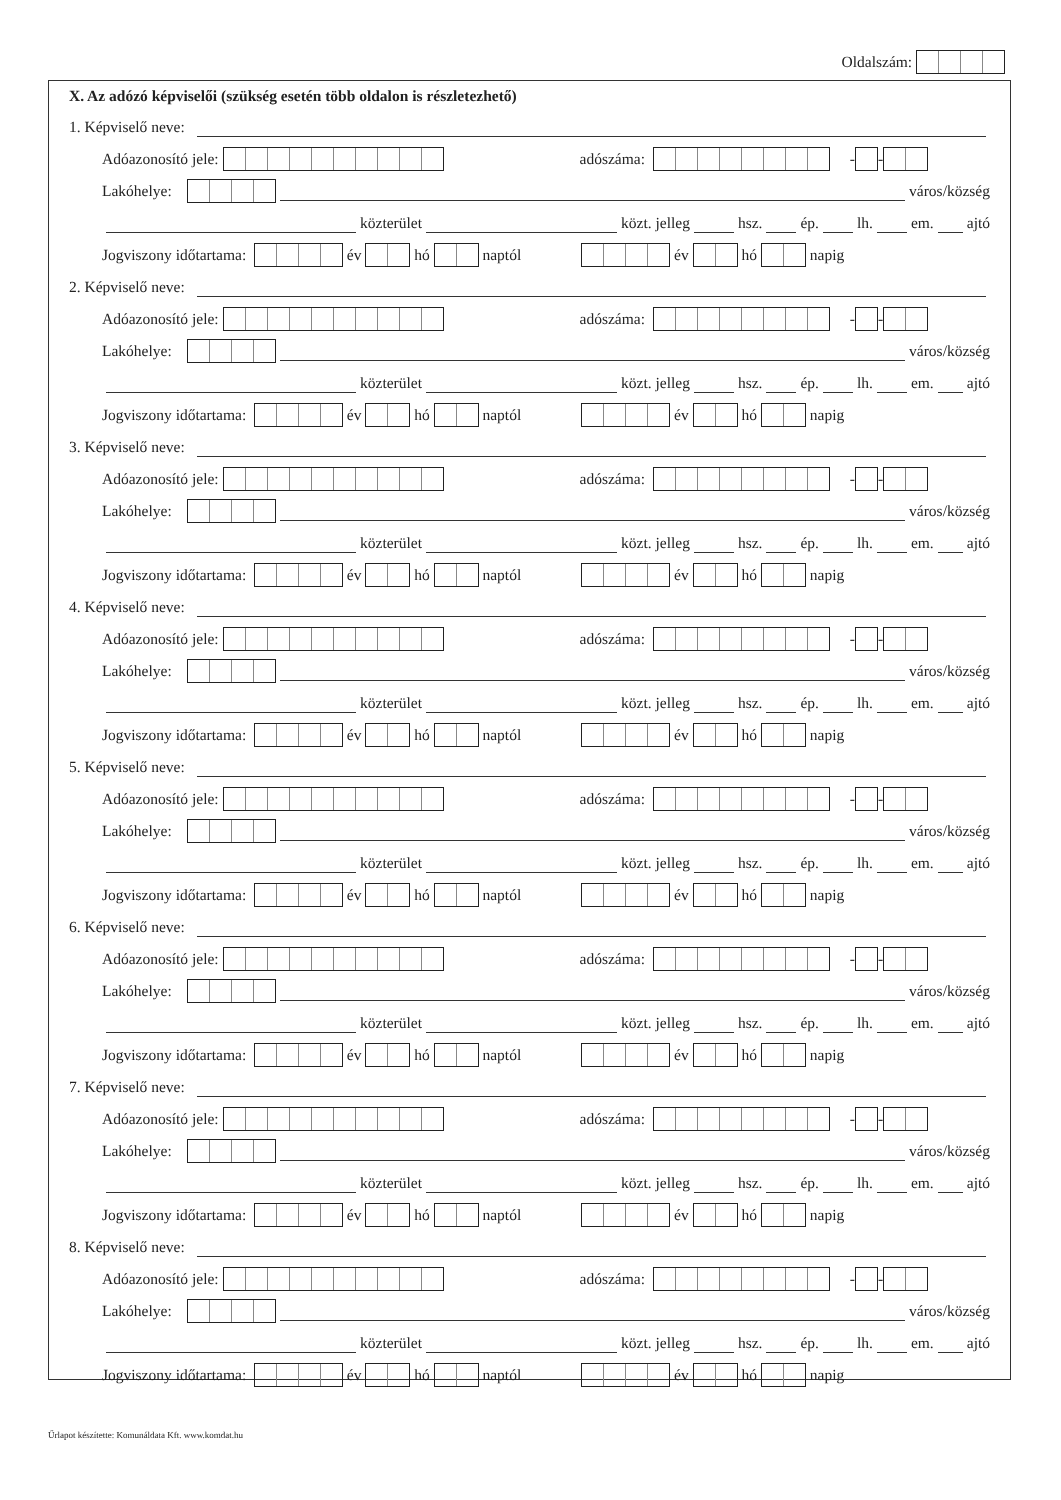Oldalszám:
X. Az adózó képviselői (szükség esetén több oldalon is részletezhető)
1. Képviselő neve:
Adóazonosító jele: adószáma: - -
Lakóhelye:
város/község
közterület
közt. jelleg
hsz.
ép.
lh.
em.
ajtó
Jogviszony időtartama: év hó naptól év hó napig
2. Képviselő neve:
Adóazonosító jele: adószáma: - -
Lakóhelye:
város/község
közterület
közt. jelleg
hsz.
ép.
lh.
em.
ajtó
Jogviszony időtartama: év hó naptól év hó napig
3. Képviselő neve:
Adóazonosító jele: adószáma: - -
Lakóhelye:
város/község
közterület
közt. jelleg
hsz.
ép.
lh.
em.
ajtó
Jogviszony időtartama: év hó naptól év hó napig
4. Képviselő neve:
Adóazonosító jele: adószáma: - -
Lakóhelye:
város/község
közterület
közt. jelleg
hsz.
ép.
lh.
em.
ajtó
Jogviszony időtartama: év hó naptól év hó napig
5. Képviselő neve:
Adóazonosító jele: adószáma: - -
Lakóhelye:
város/község
közterület
közt. jelleg
hsz.
ép.
lh.
em.
ajtó
Jogviszony időtartama: év hó naptól év hó napig
6. Képviselő neve:
Adóazonosító jele: adószáma: - -
Lakóhelye:
város/község
közterület
közt. jelleg
hsz.
ép.
lh.
em.
ajtó
Jogviszony időtartama: év hó naptól év hó napig
7. Képviselő neve:
Adóazonosító jele: adószáma: - -
Lakóhelye:
város/község
közterület
közt. jelleg
hsz.
ép.
lh.
em.
ajtó
Jogviszony időtartama: év hó naptól év hó napig
8. Képviselő neve:
Adóazonosító jele: adószáma: - -
Lakóhelye:
város/község
közterület
közt. jelleg
hsz.
ép.
lh.
em.
ajtó
Jogviszony időtartama: év hó naptól év hó napig
Űrlapot készítette: Komunáldata Kft. www.komdat.hu